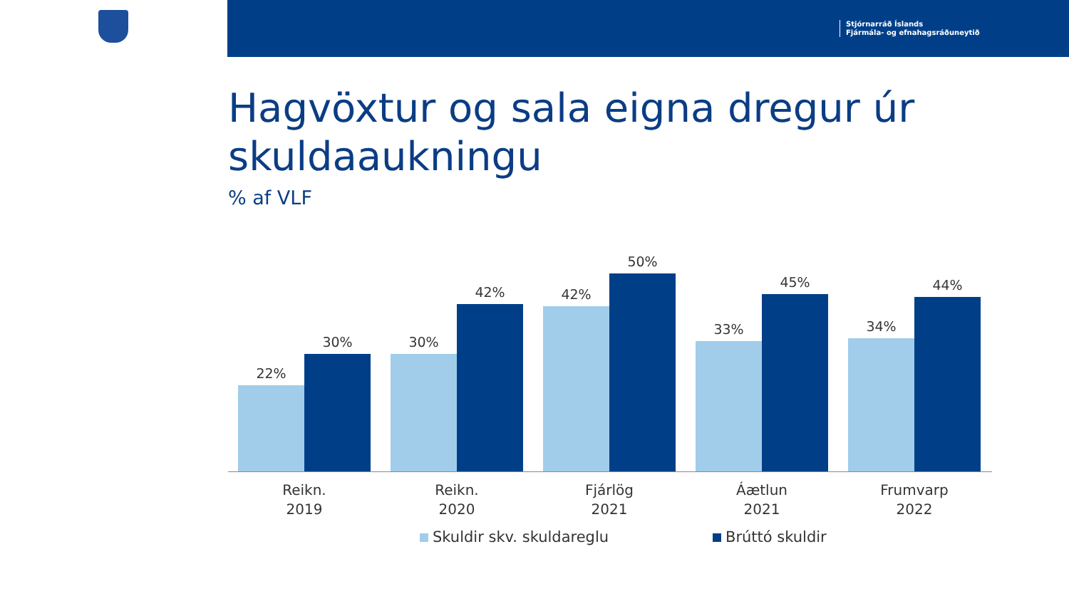Stjórnarráð Íslands
Fjármála- og efnahagsráðuneytið
Hagvöxtur og sala eigna dregur úr skuldaaukningu
% af VLF
22%
30% 30%
42% 42%
50%
33%
45%
34%
44%
Reikn.
2019
Reikn.
2020
Fjárlög
2021
Áætlun
2021
Frumvarp
2022
Skuldir skv. skuldareglu Brúttó skuldir